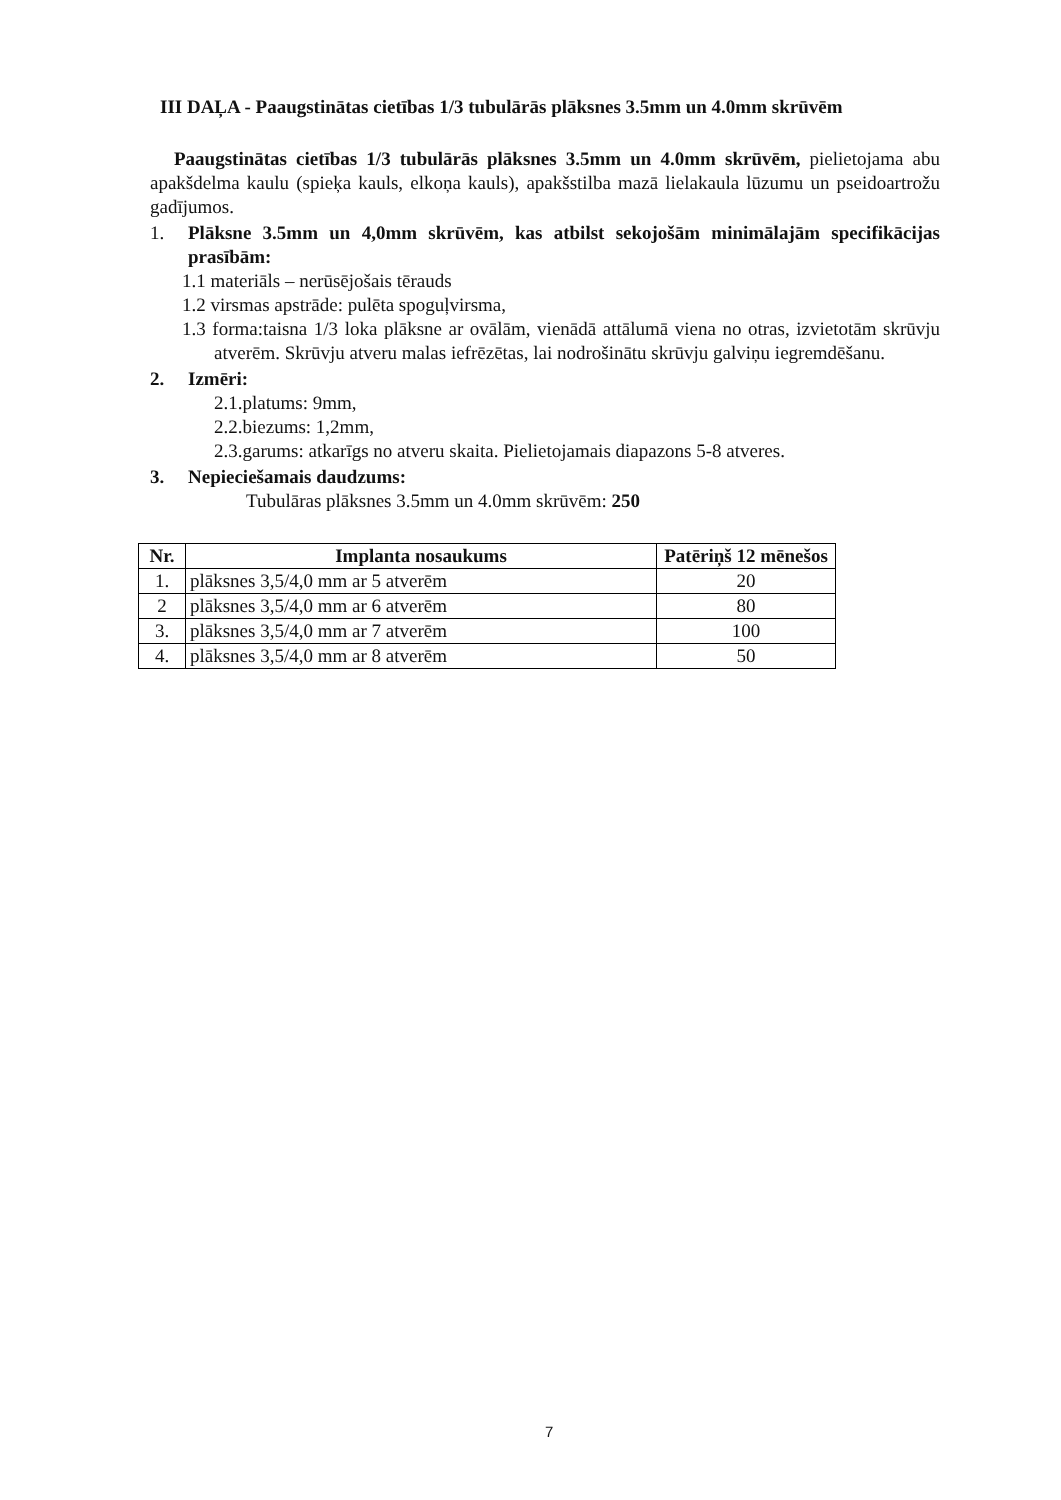III DAĻA - Paaugstinātas cietības 1/3 tubulārās plāksnes 3.5mm un 4.0mm skrūvēm
Paaugstinātas cietības 1/3 tubulārās plāksnes 3.5mm un 4.0mm skrūvēm, pielietojama abu apakšdelma kaulu (spieķa kauls, elkoņa kauls), apakšstilba mazā lielakaula lūzumu un pseidoartrožu gadījumos.
1. Plāksne 3.5mm un 4,0mm skrūvēm, kas atbilst sekojošām minimālajām specifikācijas prasībām:
1.1 materiāls – nerūsējošais tērauds
1.2 virsmas apstrāde: pulēta spoguļvirsma,
1.3 forma:taisna 1/3 loka plāksne ar ovālām, vienādā attālumā viena no otras, izvietotām skrūvju atverēm. Skrūvju atveru malas iefrēzētas, lai nodrošinātu skrūvju galviņu iegremdēšanu.
2. Izmēri:
2.1.platums: 9mm,
2.2.biezums: 1,2mm,
2.3.garums: atkarīgs no atveru skaita. Pielietojamais diapazons 5-8 atveres.
3. Nepieciešamais daudzums:
Tubulāras plāksnes 3.5mm un 4.0mm skrūvēm: 250
| Nr. | Implanta nosaukums | Patēriņš 12 mēnešos |
| --- | --- | --- |
| 1. | plāksnes 3,5/4,0 mm ar 5 atverēm | 20 |
| 2 | plāksnes 3,5/4,0 mm ar 6 atverēm | 80 |
| 3. | plāksnes 3,5/4,0 mm ar 7 atverēm | 100 |
| 4. | plāksnes 3,5/4,0 mm ar 8 atverēm | 50 |
7